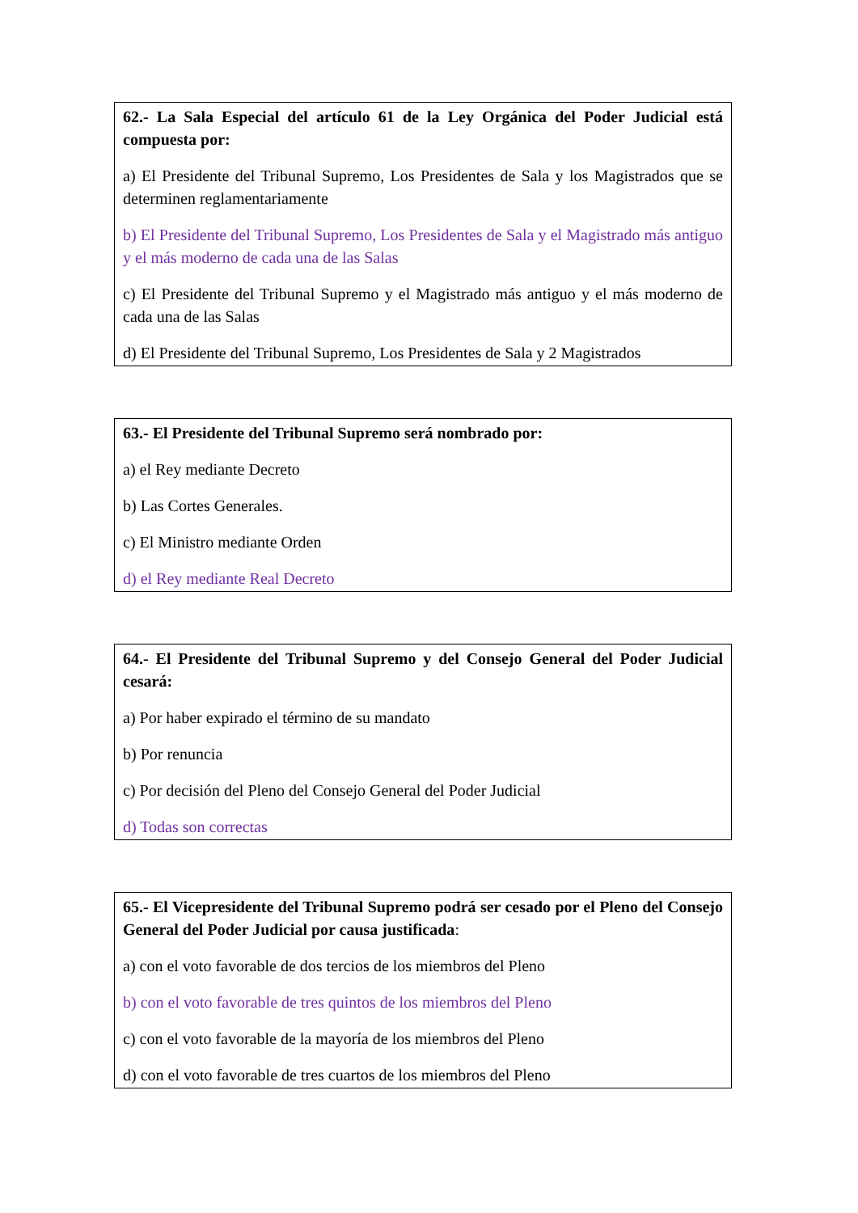62.- La Sala Especial del artículo 61 de la Ley Orgánica del Poder Judicial está compuesta por:
a) El Presidente del Tribunal Supremo, Los Presidentes de Sala y los Magistrados que se determinen reglamentariamente
b) El Presidente del Tribunal Supremo, Los Presidentes de Sala y el Magistrado más antiguo y el más moderno de cada una de las Salas
c) El Presidente del Tribunal Supremo y el Magistrado más antiguo y el más moderno de cada una de las Salas
d) El Presidente del Tribunal Supremo, Los Presidentes de Sala y 2 Magistrados
63.- El Presidente del Tribunal Supremo será nombrado por:
a) el Rey mediante Decreto
b) Las Cortes Generales.
c) El Ministro mediante Orden
d) el Rey mediante Real Decreto
64.- El Presidente del Tribunal Supremo y del Consejo General del Poder Judicial cesará:
a) Por haber expirado el término de su mandato
b) Por renuncia
c) Por decisión del Pleno del Consejo General del Poder Judicial
d) Todas son correctas
65.- El Vicepresidente del Tribunal Supremo podrá ser cesado por el Pleno del Consejo General del Poder Judicial por causa justificada:
a) con el voto favorable de dos tercios de los miembros del Pleno
b) con el voto favorable de tres quintos de los miembros del Pleno
c) con el voto favorable de la mayoría de los miembros del Pleno
d) con el voto favorable de tres cuartos de los miembros del Pleno